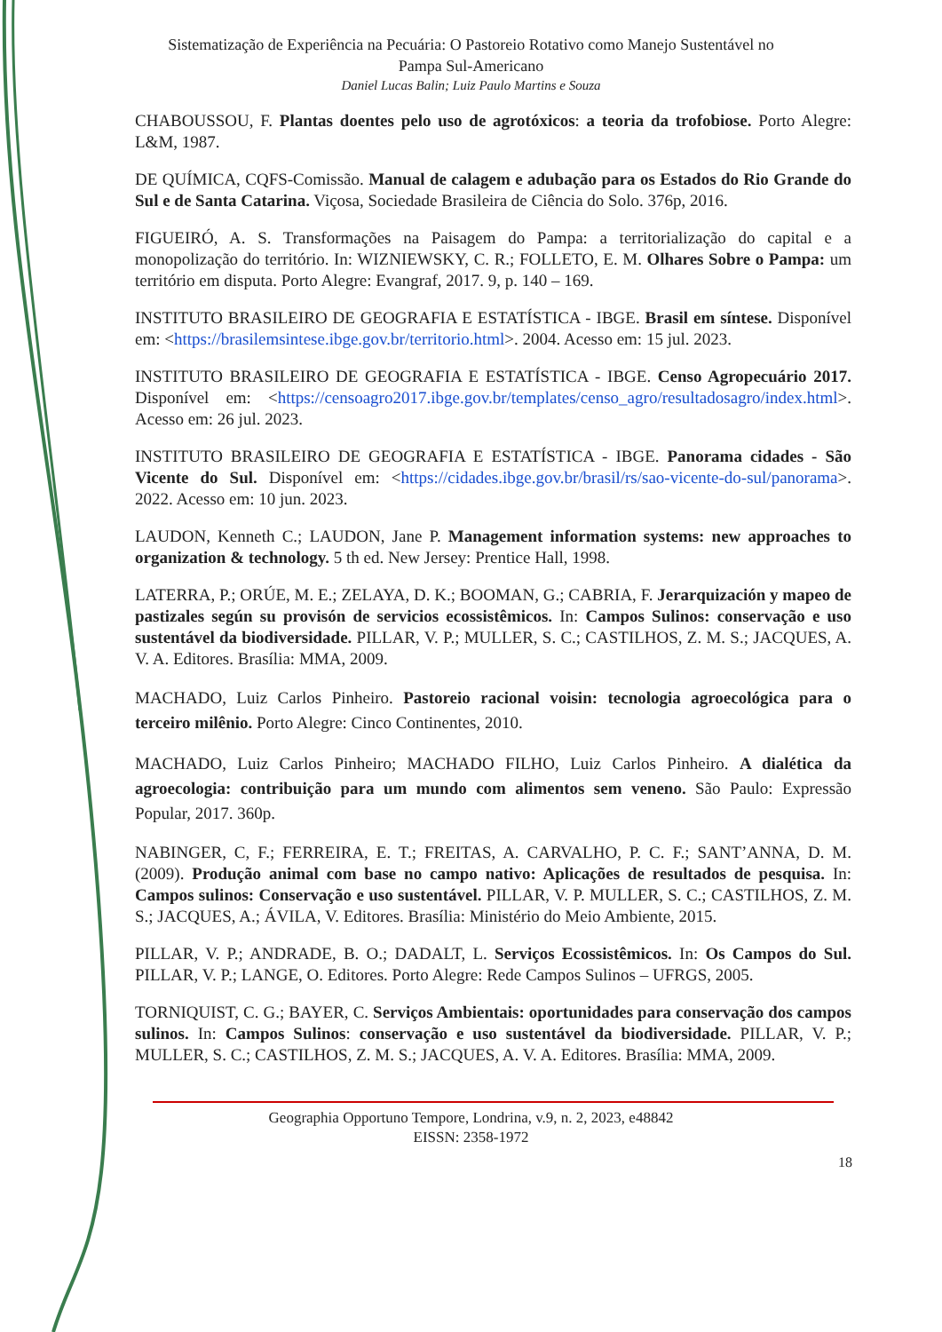Sistematização de Experiência na Pecuária: O Pastoreio Rotativo como Manejo Sustentável no
Pampa Sul-Americano
Daniel Lucas Balin; Luiz Paulo Martins e Souza
CHABOUSSOU, F. Plantas doentes pelo uso de agrotóxicos: a teoria da trofobiose. Porto Alegre: L&M, 1987.
DE QUÍMICA, CQFS-Comissão. Manual de calagem e adubação para os Estados do Rio Grande do Sul e de Santa Catarina. Viçosa, Sociedade Brasileira de Ciência do Solo. 376p, 2016.
FIGUEIRÓ, A. S. Transformações na Paisagem do Pampa: a territorialização do capital e a monopolização do território. In: WIZNIEWSKY, C. R.; FOLLETO, E. M. Olhares Sobre o Pampa: um território em disputa. Porto Alegre: Evangraf, 2017. 9, p. 140 – 169.
INSTITUTO BRASILEIRO DE GEOGRAFIA E ESTATÍSTICA - IBGE. Brasil em síntese. Disponível em: <https://brasilemsintese.ibge.gov.br/territorio.html>. 2004. Acesso em: 15 jul. 2023.
INSTITUTO BRASILEIRO DE GEOGRAFIA E ESTATÍSTICA - IBGE. Censo Agropecuário 2017. Disponível em: <https://censoagro2017.ibge.gov.br/templates/censo_agro/resultadosagro/index.html>. Acesso em: 26 jul. 2023.
INSTITUTO BRASILEIRO DE GEOGRAFIA E ESTATÍSTICA - IBGE. Panorama cidades - São Vicente do Sul. Disponível em: <https://cidades.ibge.gov.br/brasil/rs/sao-vicente-do-sul/panorama>. 2022. Acesso em: 10 jun. 2023.
LAUDON, Kenneth C.; LAUDON, Jane P. Management information systems: new approaches to organization & technology. 5 th ed. New Jersey: Prentice Hall, 1998.
LATERRA, P.; ORÚE, M. E.; ZELAYA, D. K.; BOOMAN, G.; CABRIA, F. Jerarquización y mapeo de pastizales según su provisón de servicios ecossistêmicos. In: Campos Sulinos: conservação e uso sustentável da biodiversidade. PILLAR, V. P.; MULLER, S. C.; CASTILHOS, Z. M. S.; JACQUES, A. V. A. Editores. Brasília: MMA, 2009.
MACHADO, Luiz Carlos Pinheiro. Pastoreio racional voisin: tecnologia agroecológica para o terceiro milênio. Porto Alegre: Cinco Continentes, 2010.
MACHADO, Luiz Carlos Pinheiro; MACHADO FILHO, Luiz Carlos Pinheiro. A dialética da agroecologia: contribuição para um mundo com alimentos sem veneno. São Paulo: Expressão Popular, 2017. 360p.
NABINGER, C, F.; FERREIRA, E. T.; FREITAS, A. CARVALHO, P. C. F.; SANT’ANNA, D. M. (2009). Produção animal com base no campo nativo: Aplicações de resultados de pesquisa. In: Campos sulinos: Conservação e uso sustentável. PILLAR, V. P. MULLER, S. C.; CASTILHOS, Z. M. S.; JACQUES, A.; ÁVILA, V. Editores. Brasília: Ministério do Meio Ambiente, 2015.
PILLAR, V. P.; ANDRADE, B. O.; DADALT, L. Serviços Ecossistêmicos. In: Os Campos do Sul. PILLAR, V. P.; LANGE, O. Editores. Porto Alegre: Rede Campos Sulinos – UFRGS, 2005.
TORNIQUIST, C. G.; BAYER, C. Serviços Ambientais: oportunidades para conservação dos campos sulinos. In: Campos Sulinos: conservação e uso sustentável da biodiversidade. PILLAR, V. P.; MULLER, S. C.; CASTILHOS, Z. M. S.; JACQUES, A. V. A. Editores. Brasília: MMA, 2009.
Geographia Opportuno Tempore, Londrina, v.9, n. 2, 2023, e48842
EISSN: 2358-1972
18